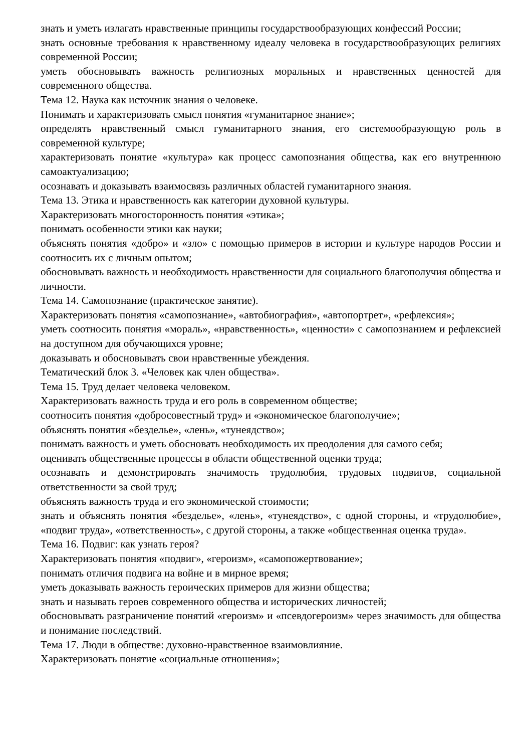знать и уметь излагать нравственные принципы государствообразующих конфессий России;
знать основные требования к нравственному идеалу человека в государствообразующих религиях современной России;
уметь обосновывать важность религиозных моральных и нравственных ценностей для современного общества.
Тема 12. Наука как источник знания о человеке.
Понимать и характеризовать смысл понятия «гуманитарное знание»;
определять нравственный смысл гуманитарного знания, его системообразующую роль в современной культуре;
характеризовать понятие «культура» как процесс самопознания общества, как его внутреннюю самоактуализацию;
осознавать и доказывать взаимосвязь различных областей гуманитарного знания.
Тема 13. Этика и нравственность как категории духовной культуры.
Характеризовать многосторонность понятия «этика»;
понимать особенности этики как науки;
объяснять понятия «добро» и «зло» с помощью примеров в истории и культуре народов России и соотносить их с личным опытом;
обосновывать важность и необходимость нравственности для социального благополучия общества и личности.
Тема 14. Самопознание (практическое занятие).
Характеризовать понятия «самопознание», «автобиография», «автопортрет», «рефлексия»;
уметь соотносить понятия «мораль», «нравственность», «ценности» с самопознанием и рефлексией на доступном для обучающихся уровне;
доказывать и обосновывать свои нравственные убеждения.
Тематический блок 3. «Человек как член общества».
Тема 15. Труд делает человека человеком.
Характеризовать важность труда и его роль в современном обществе;
соотносить понятия «добросовестный труд» и «экономическое благополучие»;
объяснять понятия «безделье», «лень», «тунеядство»;
понимать важность и уметь обосновать необходимость их преодоления для самого себя;
оценивать общественные процессы в области общественной оценки труда;
осознавать и демонстрировать значимость трудолюбия, трудовых подвигов, социальной ответственности за свой труд;
объяснять важность труда и его экономической стоимости;
знать и объяснять понятия «безделье», «лень», «тунеядство», с одной стороны, и «трудолюбие», «подвиг труда», «ответственность», с другой стороны, а также «общественная оценка труда».
Тема 16. Подвиг: как узнать героя?
Характеризовать понятия «подвиг», «героизм», «самопожертвование»;
понимать отличия подвига на войне и в мирное время;
уметь доказывать важность героических примеров для жизни общества;
знать и называть героев современного общества и исторических личностей;
обосновывать разграничение понятий «героизм» и «псевдогероизм» через значимость для общества и понимание последствий.
Тема 17. Люди в обществе: духовно-нравственное взаимовлияние.
Характеризовать понятие «социальные отношения»;